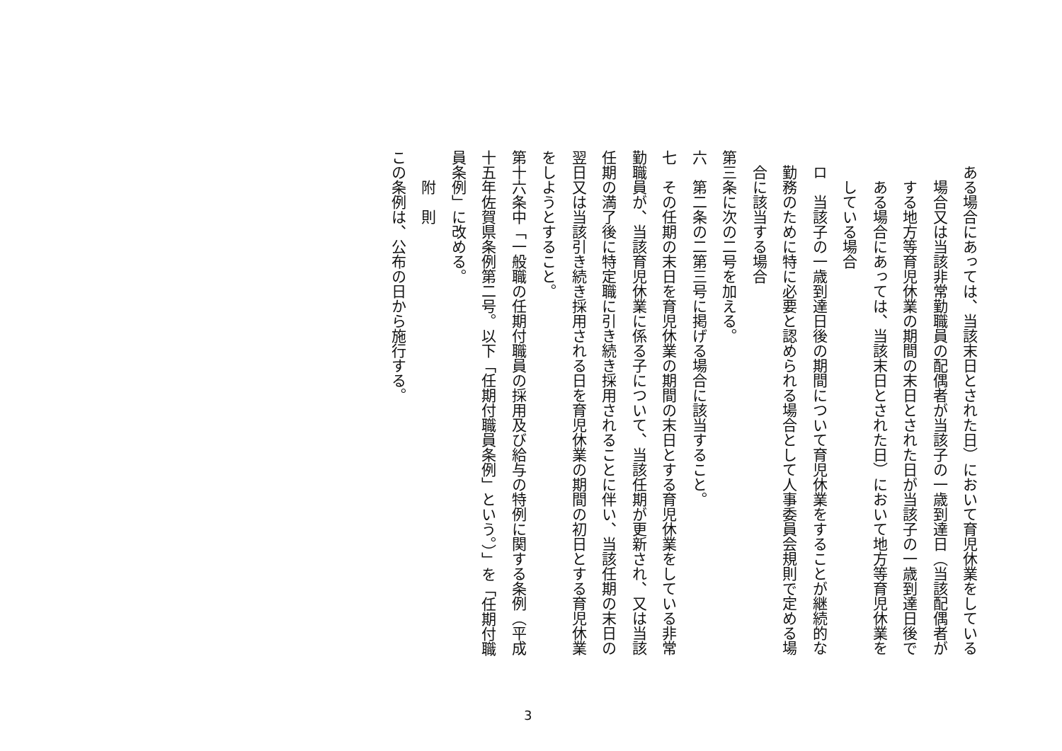ある場合にあっては、当該末日とされた日）において育児休業をしている場合又は当該非常勤職員の配偶者が当該子の一歳到達日（当該配偶者がする地方等育児休業の期間の末日とされた日が当該子の一歳到達日後である場合にあっては、当該末日とされた日）において地方等育児休業をしている場合
ロ　当該子の一歳到達日後の期間について育児休業をすることが継続的な勤務のために特に必要と認められる場合として人事委員会規則で定める場合に該当する場合
第三条に次の二号を加える。
六　第二条の二第三号に掲げる場合に該当すること。
七　その任期の末日を育児休業の期間の末日とする育児休業をしている非常勤職員が、当該育児休業に係る子について、当該任期が更新され、又は当該任期の満了後に特定職に引き続き採用されることに伴い、当該任期の末日の翌日又は当該引き続き採用される日を育児休業の期間の初日とする育児休業をしようとすること。
第十六条中「一般職の任期付職員の採用及び給与の特例に関する条例（平成十五年佐賀県条例第二号。以下「任期付職員条例」という。）」を「任期付職員条例」に改める。
附　則
この条例は、公布の日から施行する。
3